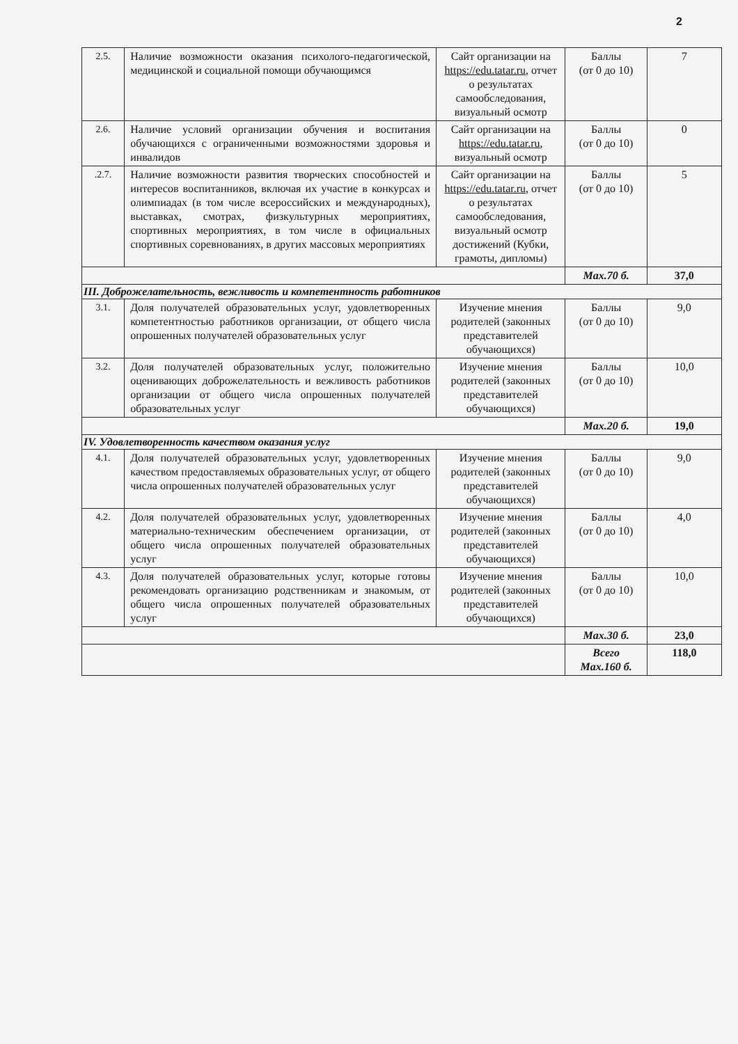2
| 2.5. | Наличие возможности оказания психолого-педагогической, медицинской и социальной помощи обучающимся | Сайт организации на https://edu.tatar.ru , отчет о результатах самообследования, визуальный осмотр | Баллы (от 0 до 10) | 7 |
| 2.6. | Наличие условий организации обучения и воспитания обучающихся с ограниченными возможностями здоровья и инвалидов | Сайт организации на https://edu.tatar.ru , визуальный осмотр | Баллы (от 0 до 10) | 0 |
| .2.7. | Наличие возможности развития творческих способностей и интересов воспитанников, включая их участие в конкурсах и олимпиадах (в том числе всероссийских и международных), выставках, смотрах, физкультурных мероприятиях, спортивных мероприятиях, в том числе в официальных спортивных соревнованиях, в других массовых мероприятиях | Сайт организации на https://edu.tatar.ru , отчет о результатах самообследования, визуальный осмотр достижений (Кубки, грамоты, дипломы) | Баллы (от 0 до 10) | 5 |
| | | | Max.70 б. | 37,0 |
| III. Доброжелательность, вежливость и компетентность работников | | | | |
| 3.1. | Доля получателей образовательных услуг, удовлетворенных компетентностью работников организации, от общего числа опрошенных получателей образовательных услуг | Изучение мнения родителей (законных представителей обучающихся) | Баллы (от 0 до 10) | 9,0 |
| 3.2. | Доля получателей образовательных услуг, положительно оценивающих доброжелательность и вежливость работников организации от общего числа опрошенных получателей образовательных услуг | Изучение мнения родителей (законных представителей обучающихся) | Баллы (от 0 до 10) | 10,0 |
| | | | Max.20 б. | 19,0 |
| IV. Удовлетворенность качеством оказания услуг | | | | |
| 4.1. | Доля получателей образовательных услуг, удовлетворенных качеством предоставляемых образовательных услуг, от общего числа опрошенных получателей образовательных услуг | Изучение мнения родителей (законных представителей обучающихся) | Баллы (от 0 до 10) | 9,0 |
| 4.2. | Доля получателей образовательных услуг, удовлетворенных материально-техническим обеспечением организации, от общего числа опрошенных получателей образовательных услуг | Изучение мнения родителей (законных представителей обучающихся) | Баллы (от 0 до 10) | 4,0 |
| 4.3. | Доля получателей образовательных услуг, которые готовы рекомендовать организацию родственникам и знакомым, от общего числа опрошенных получателей образовательных услуг | Изучение мнения родителей (законных представителей обучающихся) | Баллы (от 0 до 10) | 10,0 |
| | | | Max.30 б. | 23,0 |
| | | | Всего Max.160 б. | 118,0 |